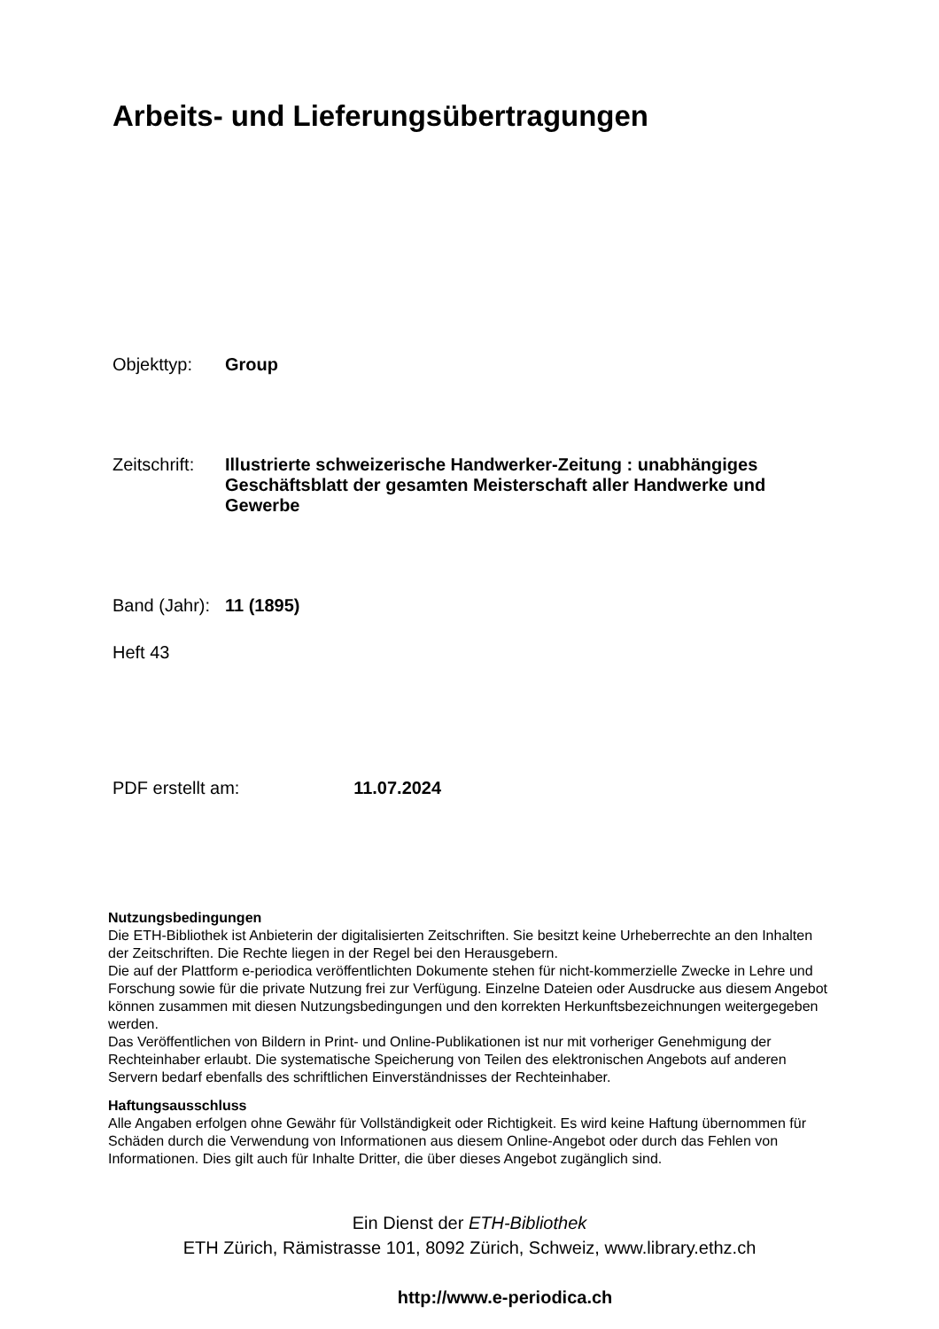Arbeits- und Lieferungsübertragungen
Objekttyp: Group
Zeitschrift:
Illustrierte schweizerische Handwerker-Zeitung : unabhängiges Geschäftsblatt der gesamten Meisterschaft aller Handwerke und Gewerbe
Band (Jahr):
11 (1895)
Heft 43
PDF erstellt am: 11.07.2024
Nutzungsbedingungen
Die ETH-Bibliothek ist Anbieterin der digitalisierten Zeitschriften. Sie besitzt keine Urheberrechte an den Inhalten der Zeitschriften. Die Rechte liegen in der Regel bei den Herausgebern.
Die auf der Plattform e-periodica veröffentlichten Dokumente stehen für nicht-kommerzielle Zwecke in Lehre und Forschung sowie für die private Nutzung frei zur Verfügung. Einzelne Dateien oder Ausdrucke aus diesem Angebot können zusammen mit diesen Nutzungsbedingungen und den korrekten Herkunftsbezeichnungen weitergegeben werden.
Das Veröffentlichen von Bildern in Print- und Online-Publikationen ist nur mit vorheriger Genehmigung der Rechteinhaber erlaubt. Die systematische Speicherung von Teilen des elektronischen Angebots auf anderen Servern bedarf ebenfalls des schriftlichen Einverständnisses der Rechteinhaber.
Haftungsausschluss
Alle Angaben erfolgen ohne Gewähr für Vollständigkeit oder Richtigkeit. Es wird keine Haftung übernommen für Schäden durch die Verwendung von Informationen aus diesem Online-Angebot oder durch das Fehlen von Informationen. Dies gilt auch für Inhalte Dritter, die über dieses Angebot zugänglich sind.
Ein Dienst der ETH-Bibliothek
ETH Zürich, Rämistrasse 101, 8092 Zürich, Schweiz, www.library.ethz.ch
http://www.e-periodica.ch